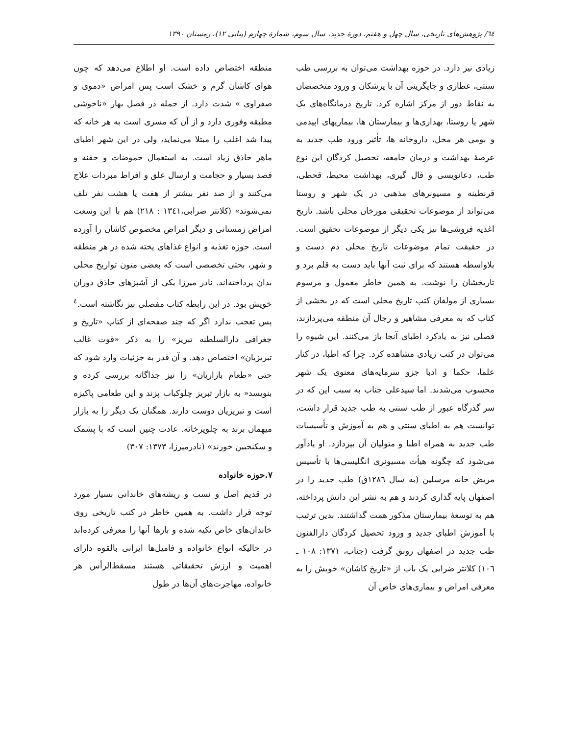٦٤/ پژوهش‌های تاریخی، سال چهل و هفتم، دورهٔ جدید، سال سوم، شمارهٔ چهارم (پیاپی ۱۲)، زمستان ۱۳۹۰
زیادی نیز دارد. در حوزه بهداشت می‌توان به بررسی طب سنتی، عطاری و جایگزینی آن با پزشکان و ورود متخصصان به نقاط دور از مرکز اشاره کرد. تاریخ درمانگاه‌های یک شهر یا روستا، بهداری‌ها و بیمارستان ها، بیماریهای اپیدمی و بومی هر محل، داروخانه ها، تأثیر ورود طب جدید به عرصهٔ بهداشت و درمان جامعه، تحصیل کردگان این نوع طب، دعانویسی و فال گیری، بهداشت محیط، قحطی، قرنطینه و مسیونرهای مذهبی در یک شهر و روستا می‌تواند از موضوعات تحقیقی مورخان محلی باشد. تاریخ اغذیه فروشی‌ها نیز یکی دیگر از موضوعات تحقیق است. در حقیقت تمام موضوعات تاریخ محلی دم دست و بلاواسطه هستند که برای ثبت آنها باید دست به قلم برد و تاریخشان را نوشت. به همین خاطر معمول و مرسوم بسیاری از مولفان کتب تاریخ محلی است که در بخشی از کتاب که به معرفی مشاهیر و رجال آن منطقه می‌پردازند، فصلی نیز به یادکرد اطبای آنجا باز می‌کنند. این شیوه را می‌توان در کتب زیادی مشاهده کرد. چرا که اطبا، در کنار علما، حکما و ادبا جزو سرمایه‌های معنوی یک شهر محسوب می‌شدند. اما سیدعلی جناب به سبب این که در سر گذرگاه عبور از طب سنتی به طب جدید قرار داشت، توانست هم به اطبای سنتی و هم به آموزش و تأسیسات طب جدید به همراه اطبا و متولیان آن بپردازد. او یادآور می‌شود که چگونه هیأت مسیونری انگلیسی‌ها با تأسیس مریض خانه مرسلین (به سال ۱۲۸٦ق) طب جدید را در اصفهان پایه گذاری کردند و هم به نشر این دانش پرداخته، هم به توسعهٔ بیمارستان مذکور همت گذاشتند. بدین ترتیب با آموزش اطبای جدید و ورود تحصیل کردگان دارالفنون طب جدید در اصفهان رونق گرفت (جناب، ۱۳۷۱: ۱۰۸ ـ ۱۰٦) کلانتر ضرابی یک باب از «تاریخ کاشان» خویش را به معرفی امراض و بیماری‌های خاص آن
منطقه اختصاص داده است. او اطلاع می‌دهد که چون هوای کاشان گرم و خشک است پس امراض «دموی و صفراوی » شدت دارد. از جمله در فصل بهار «ناخوشی مطبقه وفوری دارد و از آن که مسری است به هر خانه که پیدا شد اغلب را مبتلا می‌نماید، ولی در این شهر اطبای ماهر حاذق زیاد است. به استعمال حموضات و حقنه و فصد بسیار و حجامت و ارسال علق و افراط مبردات علاج می‌کنند و از صد نفر بیشتر از هفت یا هشت نفر تلف نمی‌شوند» (کلانتر ضرابی،۱۳٤۱ : ۲۱۸) هم با این وسعت امراض زمستانی و دیگر امراض مخصوص کاشان را آورده است. حوزه تغذیه و انواع غذاهای پخته شده در هر منطقه و شهر، بحثی تخصصی است که بعضی متون تواریخ محلی بدان پرداخته‌اند. نادر میرزا یکی از آشپزهای حاذق دوران خویش بود. در این رابطه کتاب مفصلی نیز نگاشته است.<sup>٤</sup> پس تعجب ندارد اگر که چند صفحه‌ای از کتاب «تاریخ و جغرافی دارالسلطنه تبریز» را به ذکر «قوت غالب تبریزیان» اختصاص دهد. و آن قدر به جزئیات وارد شود که حتی «طعام بازاریان» را نیز جداگانه بررسی کرده و بنویسد« به بازار تبریز چلوکباب پزند و این طعامی پاکیزه است و تبریزیان دوست دارند. همگنان یک دیگر را به بازار میهمان برند به چلوپزخانه. عادت چنین است که با پشمک و سکنجبین خورند» (نادرمیرزا، ۱۳۷۳: ۳۰۷)
۷.حوزه خانواده
در قدیم اصل و نسب و ریشه‌های خاندانی بسیار مورد توجه قرار داشت. به همین خاطر در کتب تاریخی روی خاندان‌های خاص تکیه شده و بارها آنها را معرفی کرده‌اند در حالیکه انواع خانواده و فامیل‌ها ایرانی بالقوه دارای اهمیت و ارزش تحقیقاتی هستند مسقط‌الرأس هر خانواده، مهاجرت‌های آن‌ها در طول